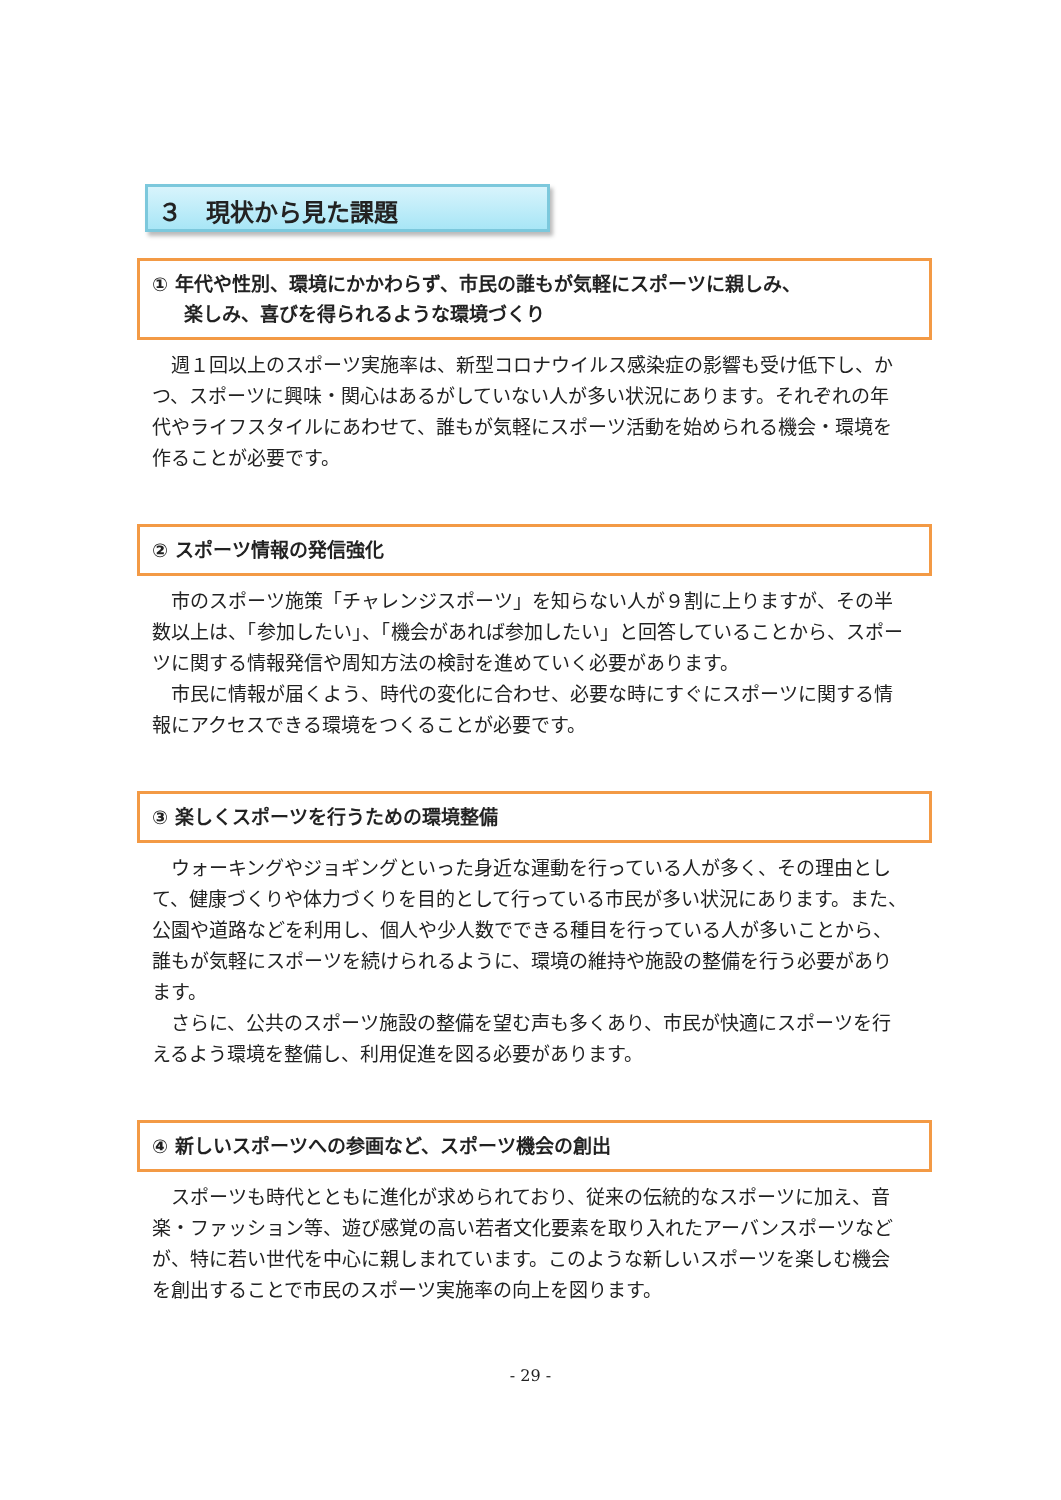３　現状から見た課題
① 年代や性別、環境にかかわらず、市民の誰もが気軽にスポーツに親しみ、
楽しみ、喜びを得られるような環境づくり
　週１回以上のスポーツ実施率は、新型コロナウイルス感染症の影響も受け低下し、かつ、スポーツに興味・関心はあるがしていない人が多い状況にあります。それぞれの年代やライフスタイルにあわせて、誰もが気軽にスポーツ活動を始められる機会・環境を作ることが必要です。
② スポーツ情報の発信強化
　市のスポーツ施策「チャレンジスポーツ」を知らない人が９割に上りますが、その半数以上は、「参加したい」、「機会があれば参加したい」と回答していることから、スポーツに関する情報発信や周知方法の検討を進めていく必要があります。
　市民に情報が届くよう、時代の変化に合わせ、必要な時にすぐにスポーツに関する情報にアクセスできる環境をつくることが必要です。
③ 楽しくスポーツを行うための環境整備
　ウォーキングやジョギングといった身近な運動を行っている人が多く、その理由として、健康づくりや体力づくりを目的として行っている市民が多い状況にあります。また、公園や道路などを利用し、個人や少人数でできる種目を行っている人が多いことから、誰もが気軽にスポーツを続けられるように、環境の維持や施設の整備を行う必要があります。
　さらに、公共のスポーツ施設の整備を望む声も多くあり、市民が快適にスポーツを行えるよう環境を整備し、利用促進を図る必要があります。
④ 新しいスポーツへの参画など、スポーツ機会の創出
　スポーツも時代とともに進化が求められており、従来の伝統的なスポーツに加え、音楽・ファッション等、遊び感覚の高い若者文化要素を取り入れたアーバンスポーツなどが、特に若い世代を中心に親しまれています。このような新しいスポーツを楽しむ機会を創出することで市民のスポーツ実施率の向上を図ります。
- 29 -